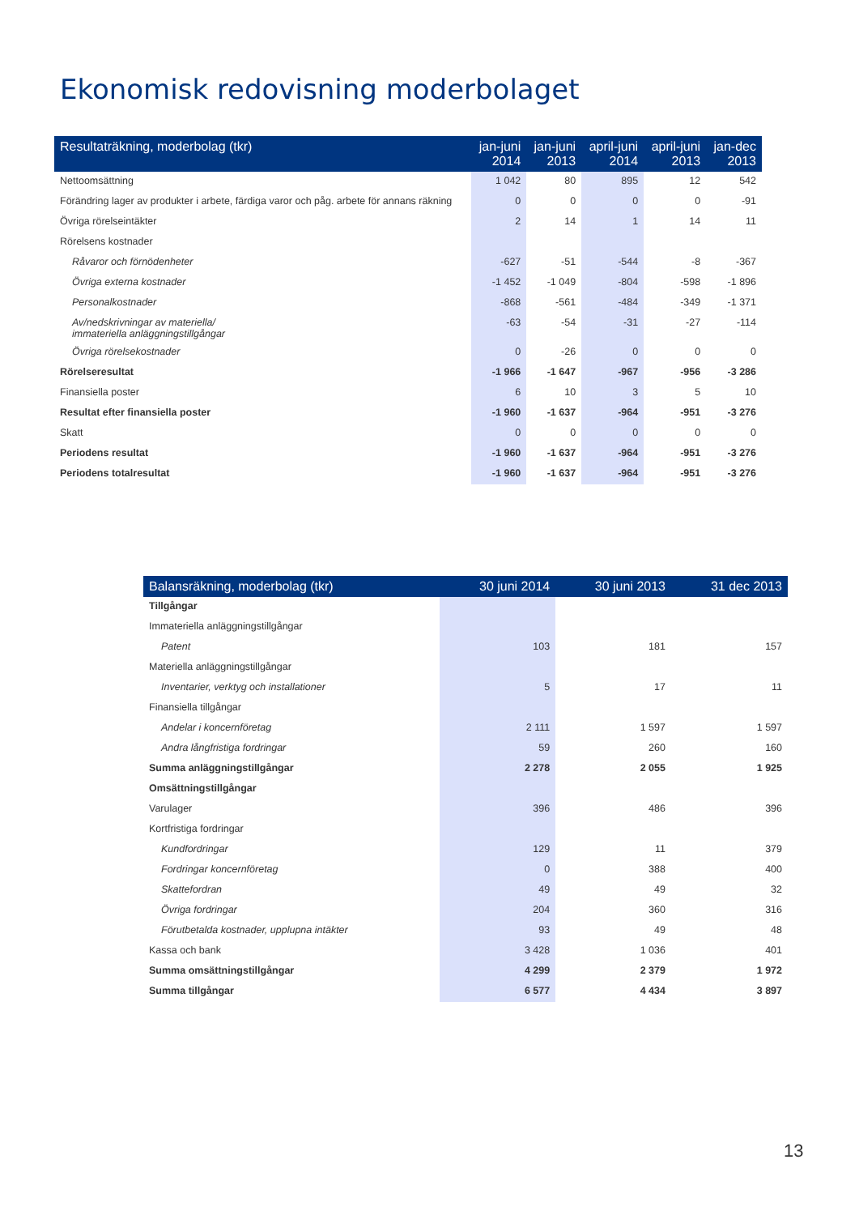Ekonomisk redovisning moderbolaget
| Resultaträkning, moderbolag (tkr) | jan-juni 2014 | jan-juni 2013 | april-juni 2014 | april-juni 2013 | jan-dec 2013 |
| --- | --- | --- | --- | --- | --- |
| Nettoomsättning | 1 042 | 80 | 895 | 12 | 542 |
| Förändring lager av produkter i arbete, färdiga varor och påg. arbete för annans räkning | 0 | 0 | 0 | 0 | -91 |
| Övriga rörelseintäkter | 2 | 14 | 1 | 14 | 11 |
| Rörelsens kostnader | | | | | |
| Råvaror och förnödenheter | -627 | -51 | -544 | -8 | -367 |
| Övriga externa kostnader | -1 452 | -1 049 | -804 | -598 | -1 896 |
| Personalkostnader | -868 | -561 | -484 | -349 | -1 371 |
| Av/nedskrivningar av materiella/ immateriella anläggningstillgångar | -63 | -54 | -31 | -27 | -114 |
| Övriga rörelsekostnader | 0 | -26 | 0 | 0 | 0 |
| Rörelseresultat | -1 966 | -1 647 | -967 | -956 | -3 286 |
| Finansiella poster | 6 | 10 | 3 | 5 | 10 |
| Resultat efter finansiella poster | -1 960 | -1 637 | -964 | -951 | -3 276 |
| Skatt | 0 | 0 | 0 | 0 | 0 |
| Periodens resultat | -1 960 | -1 637 | -964 | -951 | -3 276 |
| Periodens totalresultat | -1 960 | -1 637 | -964 | -951 | -3 276 |
| Balansräkning, moderbolag (tkr) | 30 juni 2014 | 30 juni 2013 | 31 dec 2013 |
| --- | --- | --- | --- |
| Tillgångar | | | |
| Immateriella anläggningstillgångar | | | |
| Patent | 103 | 181 | 157 |
| Materiella anläggningstillgångar | | | |
| Inventarier, verktyg och installationer | 5 | 17 | 11 |
| Finansiella tillgångar | | | |
| Andelar i koncernföretag | 2 111 | 1 597 | 1 597 |
| Andra långfristiga fordringar | 59 | 260 | 160 |
| Summa anläggningstillgångar | 2 278 | 2 055 | 1 925 |
| Omsättningstillgångar | | | |
| Varulager | 396 | 486 | 396 |
| Kortfristiga fordringar | | | |
| Kundfordringar | 129 | 11 | 379 |
| Fordringar koncernföretag | 0 | 388 | 400 |
| Skattefordran | 49 | 49 | 32 |
| Övriga fordringar | 204 | 360 | 316 |
| Förutbetalda kostnader, upplupna intäkter | 93 | 49 | 48 |
| Kassa och bank | 3 428 | 1 036 | 401 |
| Summa omsättningstillgångar | 4 299 | 2 379 | 1 972 |
| Summa tillgångar | 6 577 | 4 434 | 3 897 |
13